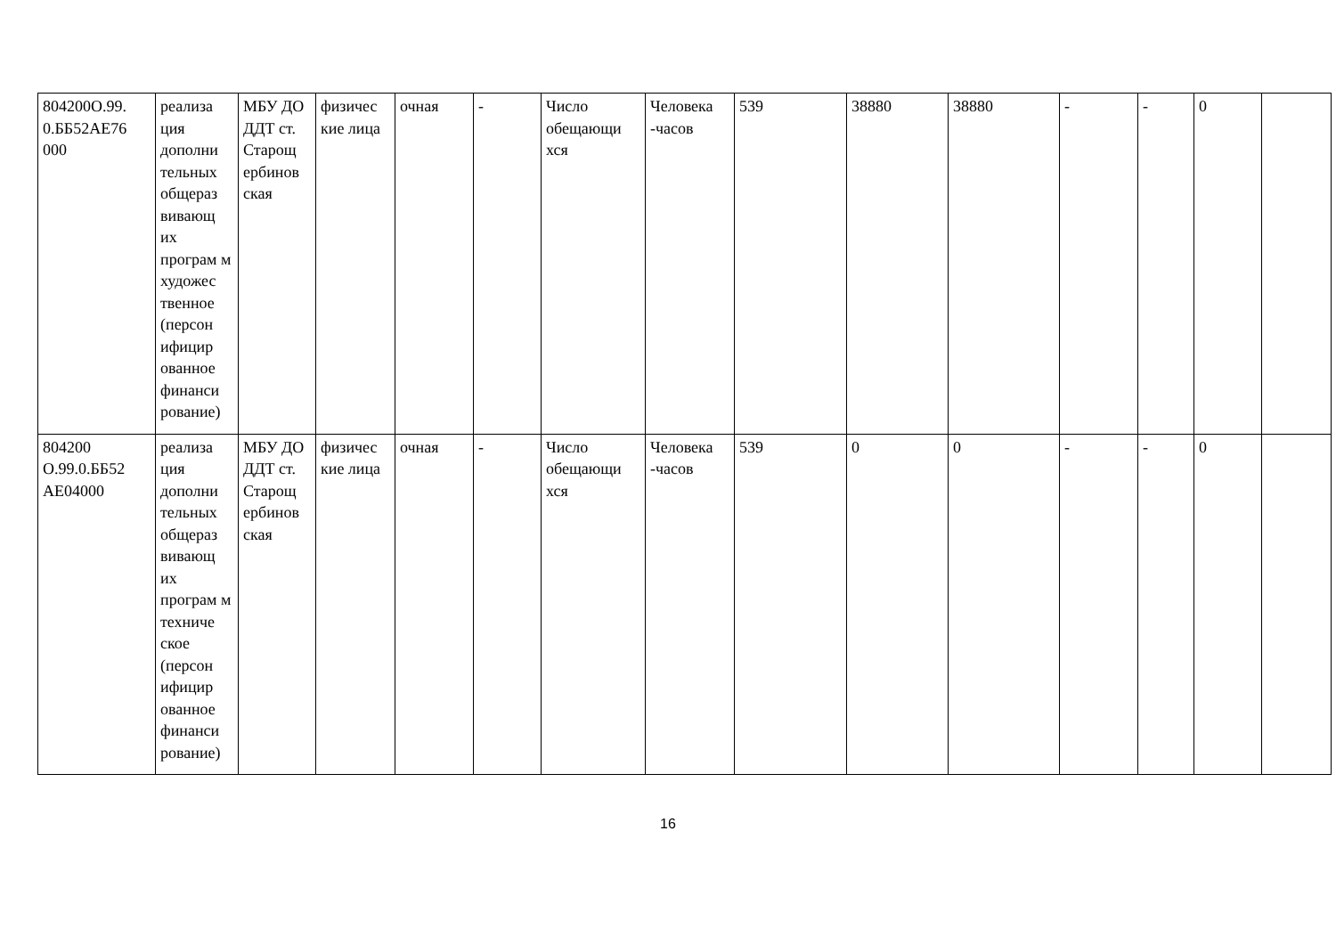| 804200О.99. 0.ББ52АЕ76 000 | реализа ция дополни тельных общераз вивающ их програм м художес твенное (персон ифицир ованное финанси рование) | МБУ ДО ДДТ ст. Старощ ербинов ская | физичес кие лица | очная | - | Число обещающи хся | Человека -часов | 539 | 38880 | 38880 | - | - | 0 | |
| 804200 О.99.0.ББ52 АЕ04000 | реализа ция дополни тельных общераз вивающ их програм м техниче ское (персон ифицир ованное финанси рование) | МБУ ДО ДДТ ст. Старощ ербинов ская | физичес кие лица | очная | - | Число обещающи хся | Человека -часов | 539 | 0 | 0 | - | - | 0 | |
16